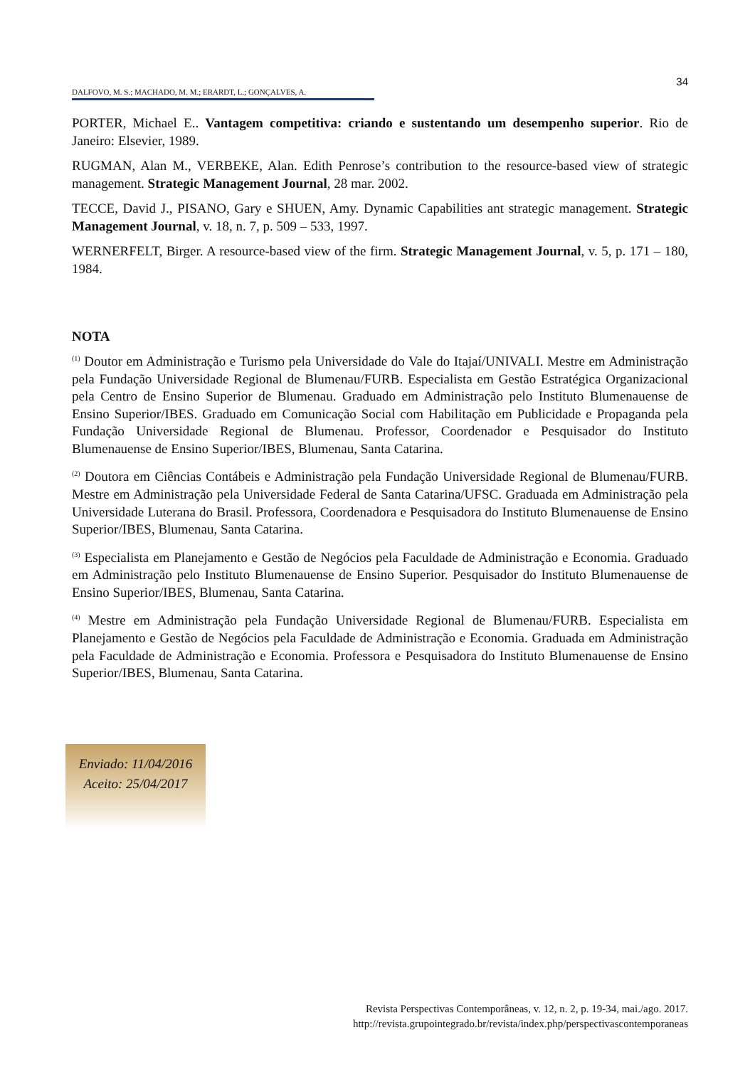34
DALFOVO, M. S.; MACHADO, M. M.; ERARDT, L.; GONÇALVES, A.
PORTER, Michael E.. Vantagem competitiva: criando e sustentando um desempenho superior. Rio de Janeiro: Elsevier, 1989.
RUGMAN, Alan M., VERBEKE, Alan. Edith Penrose’s contribution to the resource-based view of strategic management. Strategic Management Journal, 28 mar. 2002.
TECCE, David J., PISANO, Gary e SHUEN, Amy. Dynamic Capabilities ant strategic management. Strategic Management Journal, v. 18, n. 7, p. 509 – 533, 1997.
WERNERFELT, Birger. A resource-based view of the firm. Strategic Management Journal, v. 5, p. 171 – 180, 1984.
NOTA
<sup>(1)</sup> Doutor em Administração e Turismo pela Universidade do Vale do Itajaí/UNIVALI. Mestre em Administração pela Fundação Universidade Regional de Blumenau/FURB. Especialista em Gestão Estratégica Organizacional pela Centro de Ensino Superior de Blumenau. Graduado em Administração pelo Instituto Blumenauense de Ensino Superior/IBES. Graduado em Comunicação Social com Habilitação em Publicidade e Propaganda pela Fundação Universidade Regional de Blumenau. Professor, Coordenador e Pesquisador do Instituto Blumenauense de Ensino Superior/IBES, Blumenau, Santa Catarina.
<sup>(2)</sup> Doutora em Ciências Contábeis e Administração pela Fundação Universidade Regional de Blumenau/FURB. Mestre em Administração pela Universidade Federal de Santa Catarina/UFSC. Graduada em Administração pela Universidade Luterana do Brasil. Professora, Coordenadora e Pesquisadora do Instituto Blumenauense de Ensino Superior/IBES, Blumenau, Santa Catarina.
<sup>(3)</sup> Especialista em Planejamento e Gestão de Negócios pela Faculdade de Administração e Economia. Graduado em Administração pelo Instituto Blumenauense de Ensino Superior. Pesquisador do Instituto Blumenauense de Ensino Superior/IBES, Blumenau, Santa Catarina.
<sup>(4)</sup> Mestre em Administração pela Fundação Universidade Regional de Blumenau/FURB. Especialista em Planejamento e Gestão de Negócios pela Faculdade de Administração e Economia. Graduada em Administração pela Faculdade de Administração e Economia. Professora e Pesquisadora do Instituto Blumenauense de Ensino Superior/IBES, Blumenau, Santa Catarina.
Enviado: 11/04/2016
Aceito: 25/04/2017
Revista Perspectivas Contemporâneas, v. 12, n. 2, p. 19-34, mai./ago. 2017.
http://revista.grupointegrado.br/revista/index.php/perspectivascontemporaneas